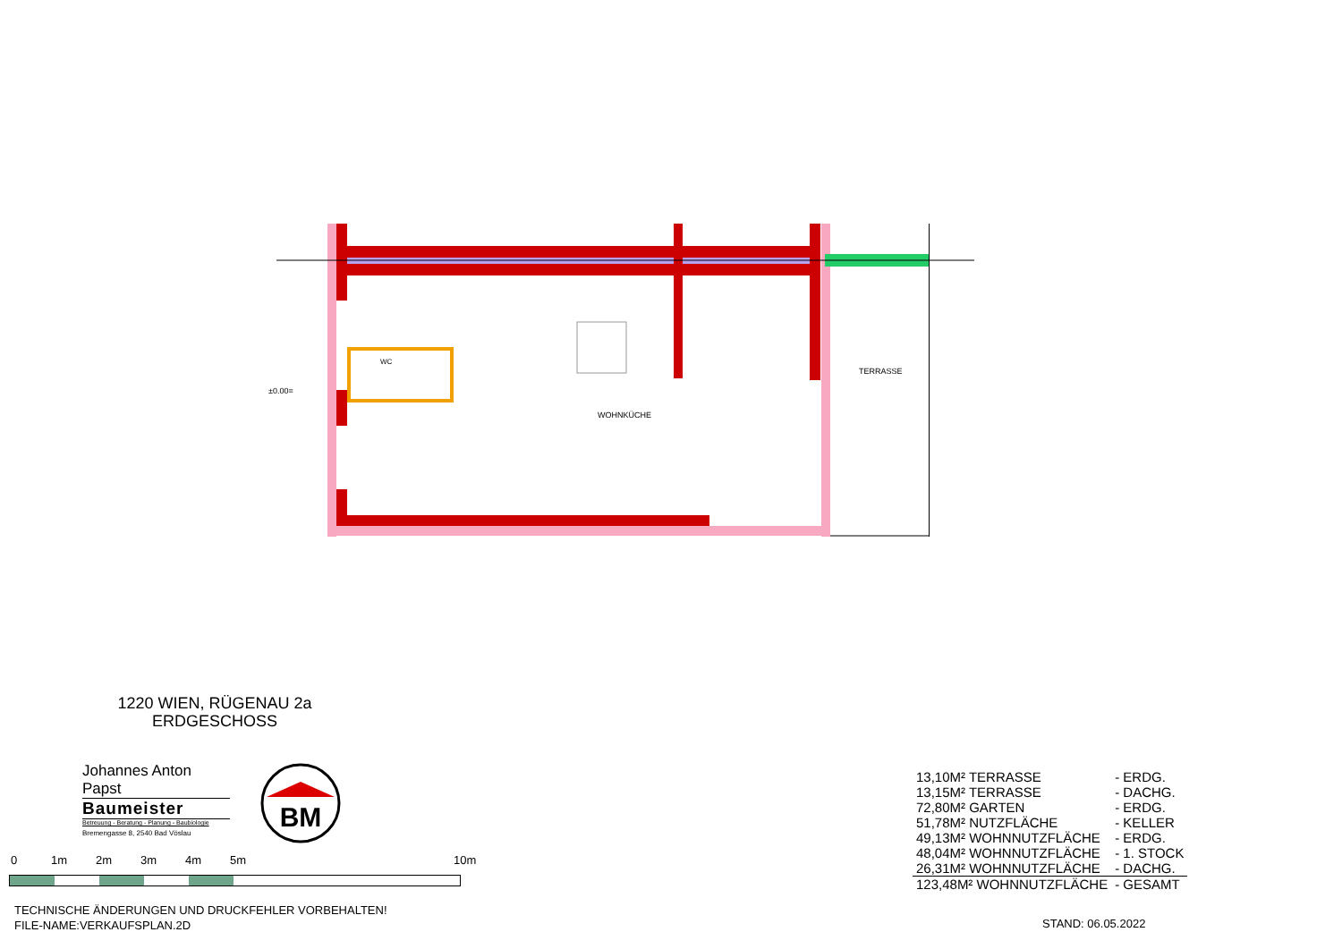±0.00=
WOHNKÜCHE
TERRASSE
WC
1220 WIEN, RÜGENAU 2a
ERDGESCHOSS
Johannes Anton Papst
Baumeister
Betreuung - Beratung - Planung - Baubiologie
Bremengasse 8, 2540 Bad Vöslau
BM
0 1m 2m 3m 4m 5m 10m
TECHNISCHE ÄNDERUNGEN UND DRUCKFEHLER VORBEHALTEN!
FILE-NAME:VERKAUFSPLAN.2D
| 13,10M² TERRASSE | - ERDG. |
| 13,15M² TERRASSE | - DACHG. |
| 72,80M² GARTEN | - ERDG. |
| 51,78M² NUTZFLÄCHE | - KELLER |
| 49,13M² WOHNNUTZFLÄCHE | - ERDG. |
| 48,04M² WOHNNUTZFLÄCHE | - 1. STOCK |
| 26,31M² WOHNNUTZFLÄCHE | - DACHG. |
| 123,48M² WOHNNUTZFLÄCHE | - GESAMT |
STAND: 06.05.2022